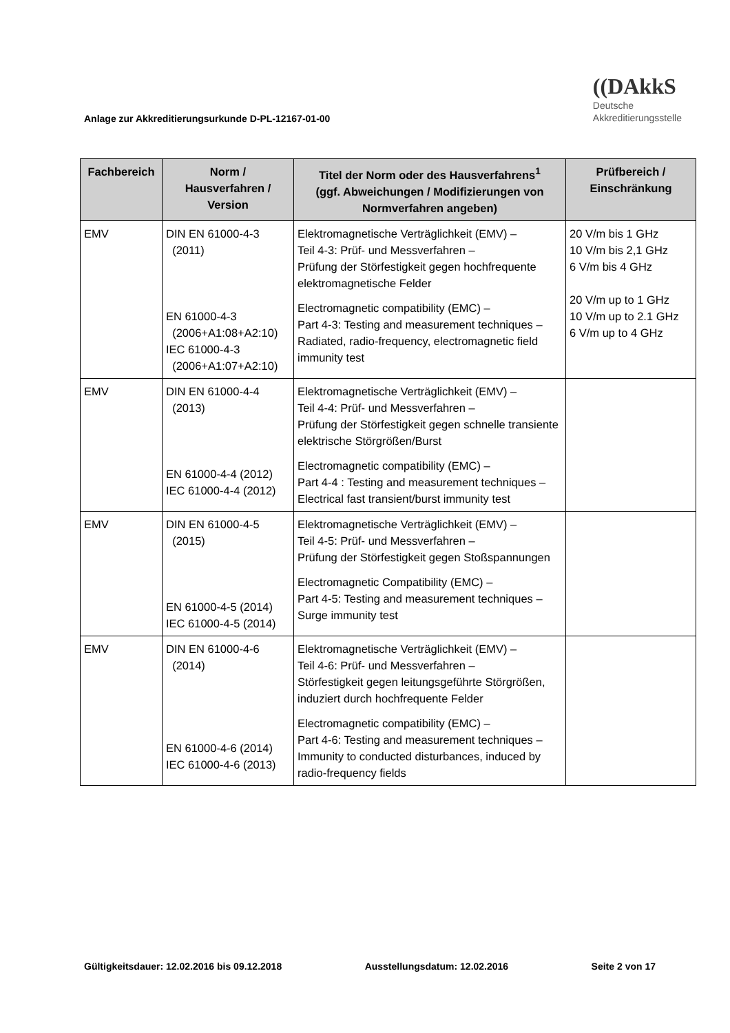Anlage zur Akkreditierungsurkunde D-PL-12167-01-00
((DAkkS
Deutsche
Akkreditierungsstelle
| Fachbereich | Norm / Hausverfahren / Version | Titel der Norm oder des Hausverfahrens<sup>1</sup> (ggf. Abweichungen / Modifizierungen von Normverfahren angeben) | Prüfbereich / Einschränkung |
| --- | --- | --- | --- |
| EMV | DIN EN 61000-4-3 (2011) EN 61000-4-3 (2006+A1:08+A2:10) IEC 61000-4-3 (2006+A1:07+A2:10) | Elektromagnetische Verträglichkeit (EMV) – Teil 4-3: Prüf- und Messverfahren – Prüfung der Störfestigkeit gegen hochfrequente elektromagnetische Felder Electromagnetic compatibility (EMC) – Part 4-3: Testing and measurement techniques – Radiated, radio-frequency, electromagnetic field immunity test | 20 V/m bis 1 GHz 10 V/m bis 2,1 GHz 6 V/m bis 4 GHz 20 V/m up to 1 GHz 10 V/m up to 2.1 GHz 6 V/m up to 4 GHz |
| EMV | DIN EN 61000-4-4 (2013) EN 61000-4-4 (2012) IEC 61000-4-4 (2012) | Elektromagnetische Verträglichkeit (EMV) – Teil 4-4: Prüf- und Messverfahren – Prüfung der Störfestigkeit gegen schnelle transiente elektrische Störgrößen/Burst Electromagnetic compatibility (EMC) – Part 4-4 : Testing and measurement techniques – Electrical fast transient/burst immunity test | |
| EMV | DIN EN 61000-4-5 (2015) EN 61000-4-5 (2014) IEC 61000-4-5 (2014) | Elektromagnetische Verträglichkeit (EMV) – Teil 4-5: Prüf- und Messverfahren – Prüfung der Störfestigkeit gegen Stoßspannungen Electromagnetic Compatibility (EMC) – Part 4-5: Testing and measurement techniques – Surge immunity test | |
| EMV | DIN EN 61000-4-6 (2014) EN 61000-4-6 (2014) IEC 61000-4-6 (2013) | Elektromagnetische Verträglichkeit (EMV) – Teil 4-6: Prüf- und Messverfahren – Störfestigkeit gegen leitungsgeführte Störgrößen, induziert durch hochfrequente Felder Electromagnetic compatibility (EMC) – Part 4-6: Testing and measurement techniques – Immunity to conducted disturbances, induced by radio-frequency fields | |
Gültigkeitsdauer: 12.02.2016 bis 09.12.2018 Ausstellungsdatum: 12.02.2016 Seite 2 von 17